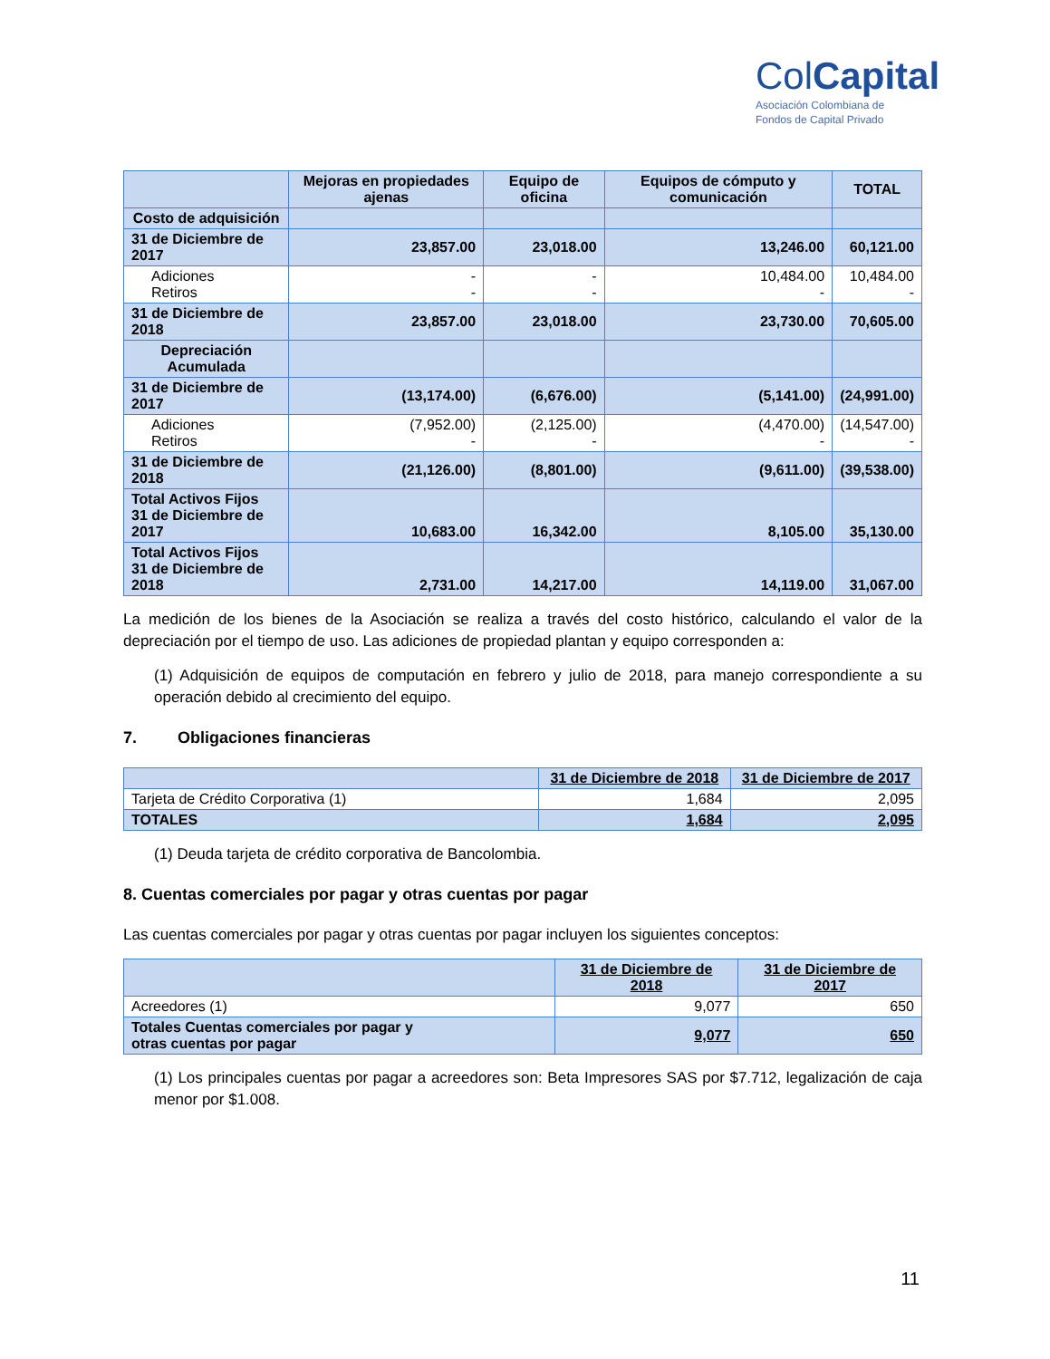ColCapital
Asociación Colombiana de
Fondos de Capital Privado
| | Mejoras en propiedades ajenas | Equipo de oficina | Equipos de cómputo y comunicación | TOTAL |
| --- | --- | --- | --- | --- |
| Costo de adquisición | | | | |
| 31 de Diciembre de 2017 | 23,857.00 | 23,018.00 | 13,246.00 | 60,121.00 |
| Adiciones Retiros | - - | - - | 10,484.00 - | 10,484.00 - |
| 31 de Diciembre de 2018 | 23,857.00 | 23,018.00 | 23,730.00 | 70,605.00 |
| Depreciación Acumulada | | | | |
| 31 de Diciembre de 2017 | (13,174.00) | (6,676.00) | (5,141.00) | (24,991.00) |
| Adiciones Retiros | (7,952.00) - | (2,125.00) - | (4,470.00) - | (14,547.00) - |
| 31 de Diciembre de 2018 | (21,126.00) | (8,801.00) | (9,611.00) | (39,538.00) |
| Total Activos Fijos 31 de Diciembre de 2017 | 10,683.00 | 16,342.00 | 8,105.00 | 35,130.00 |
| Total Activos Fijos 31 de Diciembre de 2018 | 2,731.00 | 14,217.00 | 14,119.00 | 31,067.00 |
La medición de los bienes de la Asociación se realiza a través del costo histórico, calculando el valor de la depreciación por el tiempo de uso. Las adiciones de propiedad plantan y equipo corresponden a:
(1) Adquisición de equipos de computación en febrero y julio de 2018, para manejo correspondiente a su operación debido al crecimiento del equipo.
7. Obligaciones financieras
| | 31 de Diciembre de 2018 | 31 de Diciembre de 2017 |
| --- | --- | --- |
| Tarjeta de Crédito Corporativa (1) | 1,684 | 2,095 |
| TOTALES | 1,684 | 2,095 |
(1) Deuda tarjeta de crédito corporativa de Bancolombia.
8. Cuentas comerciales por pagar y otras cuentas por pagar
Las cuentas comerciales por pagar y otras cuentas por pagar incluyen los siguientes conceptos:
| | 31 de Diciembre de 2018 | 31 de Diciembre de 2017 |
| --- | --- | --- |
| Acreedores (1) | 9,077 | 650 |
| Totales Cuentas comerciales por pagar y otras cuentas por pagar | 9,077 | 650 |
(1) Los principales cuentas por pagar a acreedores son: Beta Impresores SAS por $7.712, legalización de caja menor por $1.008.
11